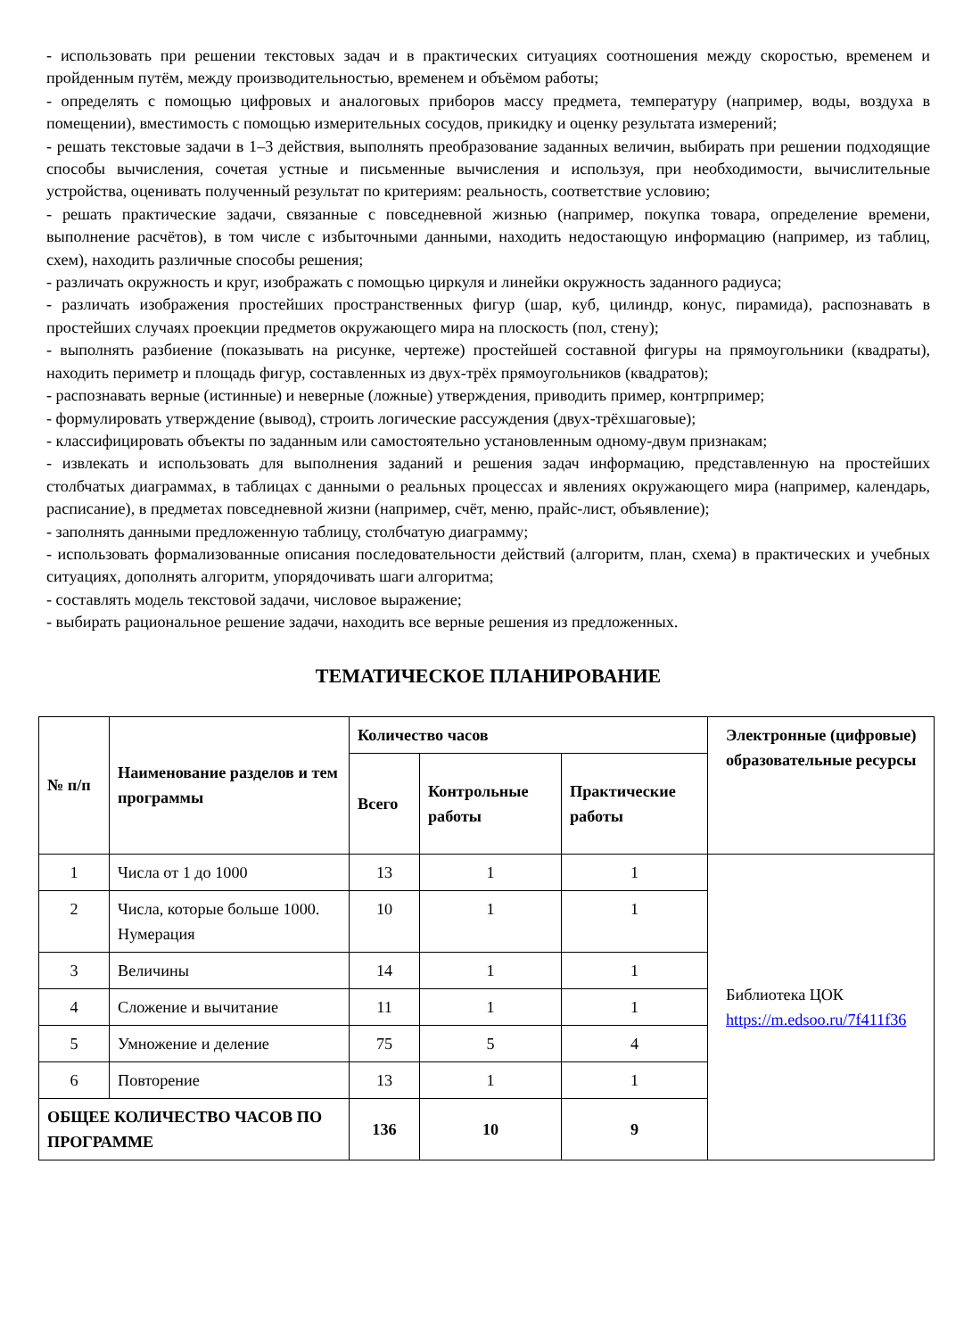- использовать при решении текстовых задач и в практических ситуациях соотношения между скоростью, временем и пройденным путём, между производительностью, временем и объёмом работы;
- определять с помощью цифровых и аналоговых приборов массу предмета, температуру (например, воды, воздуха в помещении), вместимость с помощью измерительных сосудов, прикидку и оценку результата измерений;
- решать текстовые задачи в 1–3 действия, выполнять преобразование заданных величин, выбирать при решении подходящие способы вычисления, сочетая устные и письменные вычисления и используя, при необходимости, вычислительные устройства, оценивать полученный результат по критериям: реальность, соответствие условию;
- решать практические задачи, связанные с повседневной жизнью (например, покупка товара, определение времени, выполнение расчётов), в том числе с избыточными данными, находить недостающую информацию (например, из таблиц, схем), находить различные способы решения;
- различать окружность и круг, изображать с помощью циркуля и линейки окружность заданного радиуса;
- различать изображения простейших пространственных фигур (шар, куб, цилиндр, конус, пирамида), распознавать в простейших случаях проекции предметов окружающего мира на плоскость (пол, стену);
- выполнять разбиение (показывать на рисунке, чертеже) простейшей составной фигуры на прямоугольники (квадраты), находить периметр и площадь фигур, составленных из двух-трёх прямоугольников (квадратов);
- распознавать верные (истинные) и неверные (ложные) утверждения, приводить пример, контрпример;
- формулировать утверждение (вывод), строить логические рассуждения (двух-трёхшаговые);
- классифицировать объекты по заданным или самостоятельно установленным одному-двум признакам;
- извлекать и использовать для выполнения заданий и решения задач информацию, представленную на простейших столбчатых диаграммах, в таблицах с данными о реальных процессах и явлениях окружающего мира (например, календарь, расписание), в предметах повседневной жизни (например, счёт, меню, прайс-лист, объявление);
- заполнять данными предложенную таблицу, столбчатую диаграмму;
- использовать формализованные описания последовательности действий (алгоритм, план, схема) в практических и учебных ситуациях, дополнять алгоритм, упорядочивать шаги алгоритма;
- составлять модель текстовой задачи, числовое выражение;
- выбирать рациональное решение задачи, находить все верные решения из предложенных.
ТЕМАТИЧЕСКОЕ ПЛАНИРОВАНИЕ
| № п/п | Наименование разделов и тем программы | Количество часов | | | Электронные (цифровые) образовательные ресурсы |
| --- | --- | --- | --- | --- | --- |
| | | Всего | Контрольные работы | Практические работы | |
| 1 | Числа от 1 до 1000 | 13 | 1 | 1 | Библиотека ЦОК https://m.edsoo.ru/7f411f36 |
| 2 | Числа, которые больше 1000. Нумерация | 10 | 1 | 1 | |
| 3 | Величины | 14 | 1 | 1 | |
| 4 | Сложение и вычитание | 11 | 1 | 1 | |
| 5 | Умножение и деление | 75 | 5 | 4 | |
| 6 | Повторение | 13 | 1 | 1 | |
| ОБЩЕЕ КОЛИЧЕСТВО ЧАСОВ ПО ПРОГРАММЕ | | 136 | 10 | 9 | |